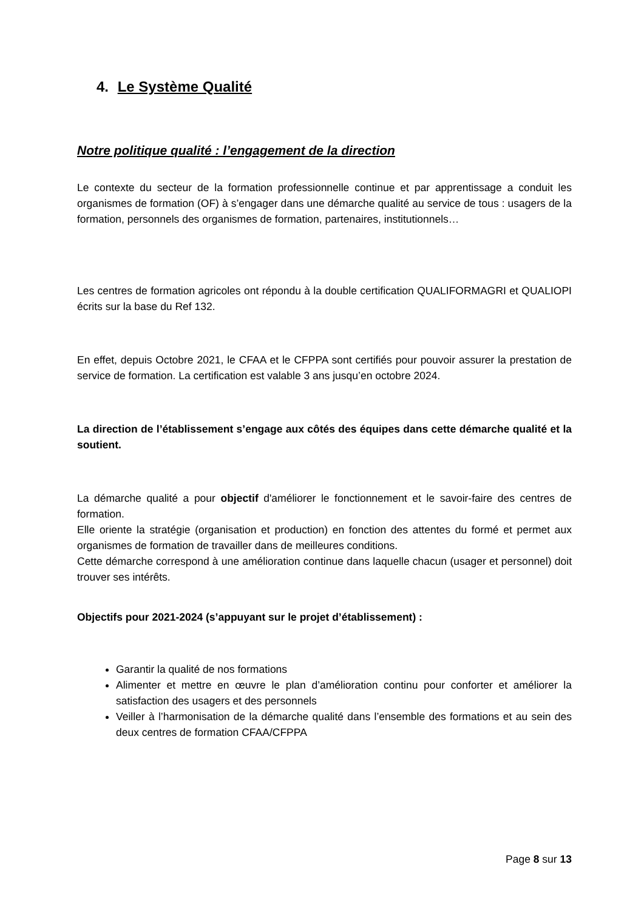4. Le Système Qualité
Notre politique qualité : l’engagement de la direction
Le contexte du secteur de la formation professionnelle continue et par apprentissage a conduit les organismes de formation (OF) à s’engager dans une démarche qualité au service de tous : usagers de la formation, personnels des organismes de formation, partenaires, institutionnels…
Les centres de formation agricoles ont répondu à la double certification QUALIFORMAGRI et QUALIOPI écrits sur la base du Ref 132.
En effet, depuis Octobre 2021, le CFAA et le CFPPA sont certifiés pour pouvoir assurer la prestation de service de formation. La certification est valable 3 ans jusqu’en octobre 2024.
La direction de l’établissement s’engage aux côtés des équipes dans cette démarche qualité et la soutient.
La démarche qualité a pour objectif d'améliorer le fonctionnement et le savoir-faire des centres de formation.
Elle oriente la stratégie (organisation et production) en fonction des attentes du formé et permet aux organismes de formation de travailler dans de meilleures conditions.
Cette démarche correspond à une amélioration continue dans laquelle chacun (usager et personnel) doit trouver ses intérêts.
Objectifs pour 2021-2024 (s’appuyant sur le projet d’établissement) :
Garantir la qualité de nos formations
Alimenter et mettre en œuvre le plan d’amélioration continu pour conforter et améliorer la satisfaction des usagers et des personnels
Veiller à l’harmonisation de la démarche qualité dans l’ensemble des formations et au sein des deux centres de formation CFAA/CFPPA
Page 8 sur 13